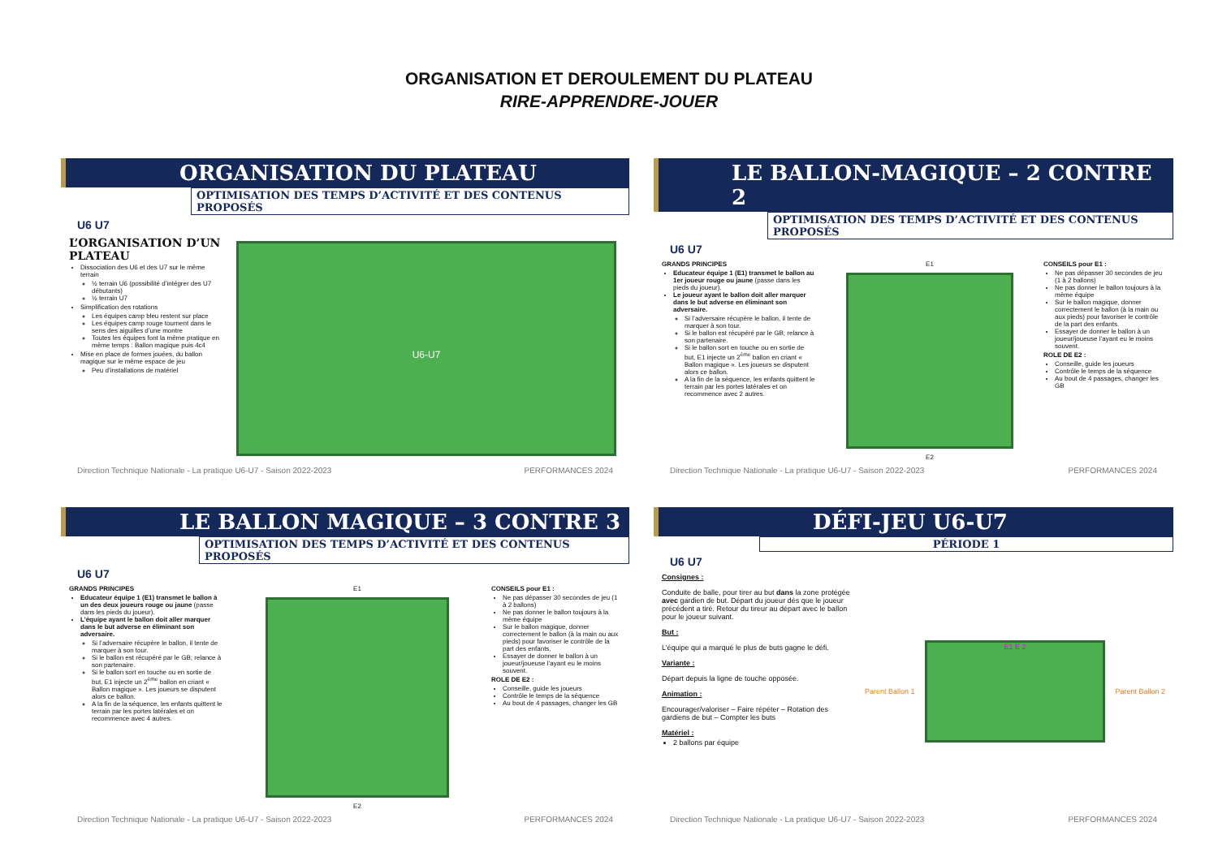ORGANISATION ET DEROULEMENT DU PLATEAU
RIRE-APPRENDRE-JOUER
ORGANISATION DU PLATEAU
OPTIMISATION DES TEMPS D’ACTIVITÉ ET DES CONTENUS PROPOSÉS
U6 U7
L’ORGANISATION D’UN PLATEAU
Dissociation des U6 et des U7 sur le même terrain
½ terrain U6 (possibilité d’intégrer des U7 débutants)
½ terrain U7
Simplification des rotations
Les équipes camp bleu restent sur place
Les équipes camp rouge tournent dans le sens des aiguilles d’une montre
Toutes les équipes font la même pratique en même temps : Ballon magique puis 4c4
Mise en place de formes jouées, du ballon magique sur le même espace de jeu
Peu d’installations de matériel
U6-U7
Direction Technique Nationale - La pratique U6-U7 - Saison 2022-2023 PERFORMANCES 2024
LE BALLON-MAGIQUE – 2 CONTRE 2
OPTIMISATION DES TEMPS D’ACTIVITÉ ET DES CONTENUS PROPOSÉS
U6 U7
GRANDS PRINCIPES
Educateur équipe 1 (E1) transmet le ballon au 1er joueur rouge ou jaune (passe dans les pieds du joueur).
Le joueur ayant le ballon doit aller marquer dans le but adverse en éliminant son adversaire.
Si l’adversaire récupère le ballon, il tente de marquer à son tour.
Si le ballon est récupéré par le GB; relance à son partenaire.
Si le ballon sort en touche ou en sortie de but, E1 injecte un 2<sup>ème</sup> ballon en criant « Ballon magique ». Les joueurs se disputent alors ce ballon.
A la fin de la séquence, les enfants quittent le terrain par les portes latérales et on recommence avec 2 autres.
E1
E2
CONSEILS pour E1 :
Ne pas dépasser 30 secondes de jeu (1 à 2 ballons)
Ne pas donner le ballon toujours à la même équipe
Sur le ballon magique, donner correctement le ballon (à la main ou aux pieds) pour favoriser le contrôle de la part des enfants.
Essayer de donner le ballon à un joueur/joueuse l’ayant eu le moins souvent.
ROLE DE E2 :
Conseille, guide les joueurs
Contrôle le temps de la séquence
Au bout de 4 passages, changer les GB
Direction Technique Nationale - La pratique U6-U7 - Saison 2022-2023 PERFORMANCES 2024
LE BALLON MAGIQUE – 3 CONTRE 3
OPTIMISATION DES TEMPS D’ACTIVITÉ ET DES CONTENUS PROPOSÉS
U6 U7
GRANDS PRINCIPES
Educateur équipe 1 (E1) transmet le ballon à un des deux joueurs rouge ou jaune (passe dans les pieds du joueur).
L’équipe ayant le ballon doit aller marquer dans le but adverse en éliminant son adversaire.
Si l’adversaire récupère le ballon, il tente de marquer à son tour.
Si le ballon est récupéré par le GB; relance à son partenaire.
Si le ballon sort en touche ou en sortie de but, E1 injecte un 2<sup>ème</sup> ballon en criant « Ballon magique ». Les joueurs se disputent alors ce ballon.
A la fin de la séquence, les enfants quittent le terrain par les portes latérales et on recommence avec 4 autres.
E1
E2
CONSEILS pour E1 :
Ne pas dépasser 30 secondes de jeu (1 à 2 ballons)
Ne pas donner le ballon toujours à la même équipe
Sur le ballon magique, donner correctement le ballon (à la main ou aux pieds) pour favoriser le contrôle de la part des enfants.
Essayer de donner le ballon à un joueur/joueuse l’ayant eu le moins souvent.
ROLE DE E2 :
Conseille, guide les joueurs
Contrôle le temps de la séquence
Au bout de 4 passages, changer les GB
Direction Technique Nationale - La pratique U6-U7 - Saison 2022-2023 PERFORMANCES 2024
DÉFI-JEU U6-U7
PÉRIODE 1
U6 U7
Consignes :
Conduite de balle, pour tirer au but dans la zone protégée avec gardien de but. Départ du joueur dès que le joueur précédent a tiré. Retour du tireur au départ avec le ballon pour le joueur suivant.
But :
L’équipe qui a marqué le plus de buts gagne le défi.
Variante :
Départ depuis la ligne de touche opposée.
Animation :
Encourager/valoriser – Faire répéter – Rotation des gardiens de but – Compter les buts
Matériel :
2 ballons par équipe
Parent Ballon 1
E1 E 2
Parent Ballon 2
Direction Technique Nationale - La pratique U6-U7 - Saison 2022-2023 PERFORMANCES 2024